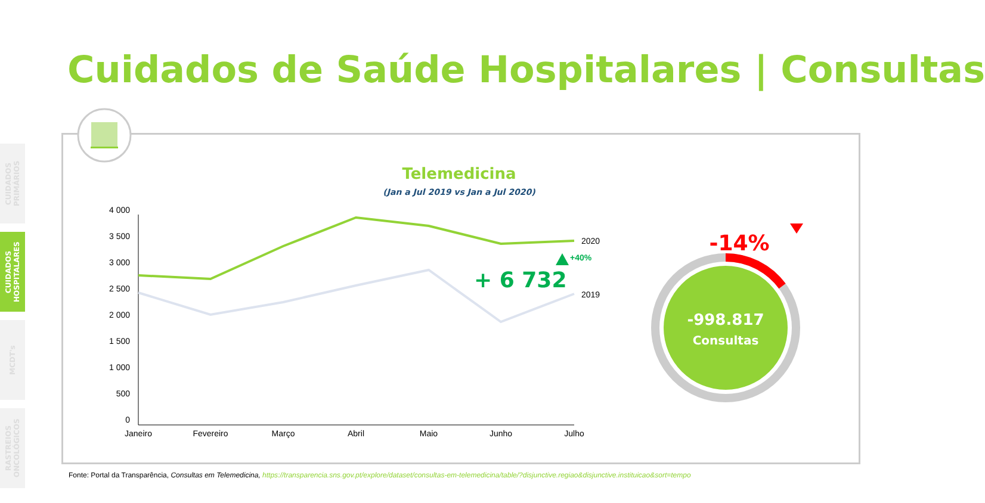Cuidados de Saúde Hospitalares | Consultas
CUIDADOS PRIMÁRIOS
CUIDADOS HOSPITALARES
MCDT's
RASTREIOS ONCOLÓGICOS
Telemedicina
(Jan a Jul 2019 vs Jan a Jul 2020)
4 000
3 500
3 000
2 500
2 000
1 500
1 000
500
0
2020
2019
Janeiro
Fevereiro
Março
Abril
Maio
Junho
Julho
+ 6 732
+40%
-14%
-998.817
Consultas
Fonte: Portal da Transparência, Consultas em Telemedicina, https://transparencia.sns.gov.pt/explore/dataset/consultas-em-telemedicina/table/?disjunctive.regiao&disjunctive.instituicao&sort=tempo